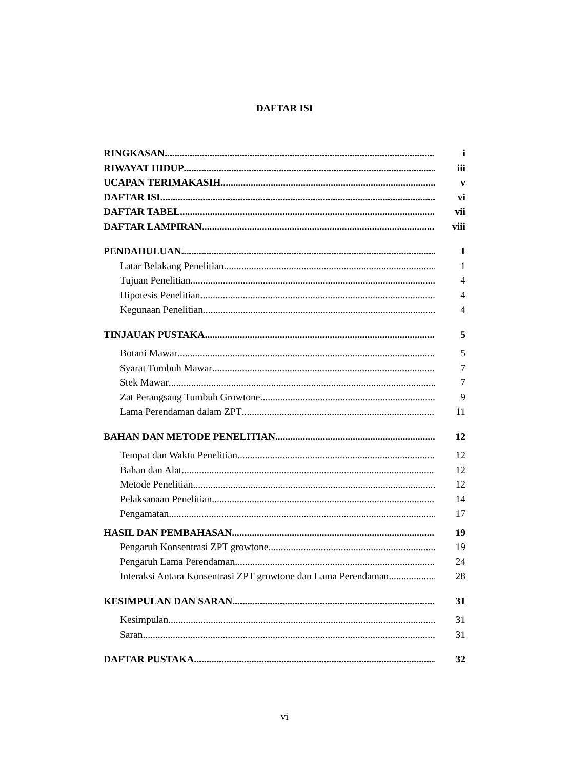DAFTAR ISI
RINGKASAN i
RIWAYAT HIDUP iii
UCAPAN TERIMAKASIH v
DAFTAR ISI vi
DAFTAR TABEL vii
DAFTAR LAMPIRAN viii
PENDAHULUAN 1
Latar Belakang Penelitian 1
Tujuan Penelitian 4
Hipotesis Penelitian 4
Kegunaan Penelitian 4
TINJAUAN PUSTAKA 5
Botani Mawar 5
Syarat Tumbuh Mawar 7
Stek Mawar 7
Zat Perangsang Tumbuh Growtone 9
Lama Perendaman dalam ZPT 11
BAHAN DAN METODE PENELITIAN 12
Tempat dan Waktu Penelitian 12
Bahan dan Alat 12
Metode Penelitian 12
Pelaksanaan Penelitian 14
Pengamatan 17
HASIL DAN PEMBAHASAN 19
Pengaruh Konsentrasi ZPT growtone 19
Pengaruh Lama Perendaman 24
Interaksi Antara Konsentrasi ZPT growtone dan Lama Perendaman 28
KESIMPULAN DAN SARAN 31
Kesimpulan 31
Saran 31
DAFTAR PUSTAKA 32
vi